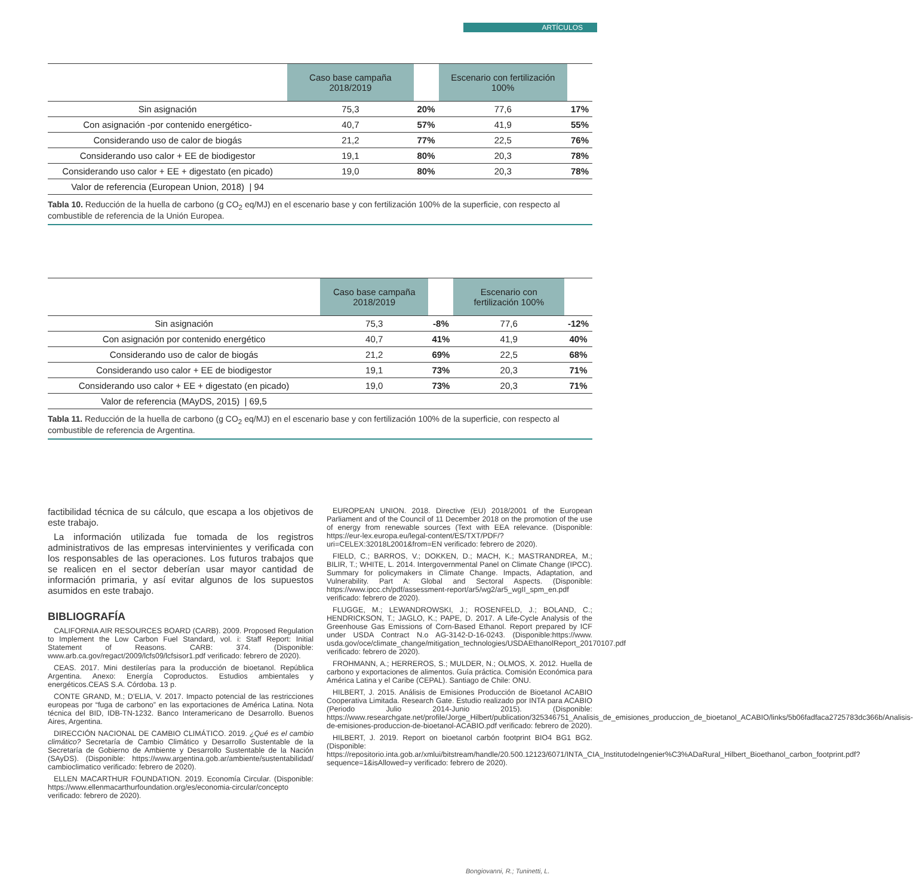ARTÍCULOS
| | Caso base campaña 2018/2019 | | Escenario con fertilización 100% | |
| --- | --- | --- | --- | --- |
| Sin asignación | 75,3 | 20% | 77,6 | 17% |
| Con asignación -por contenido energético- | 40,7 | 57% | 41,9 | 55% |
| Considerando uso de calor de biogás | 21,2 | 77% | 22,5 | 76% |
| Considerando uso calor + EE de biodigestor | 19,1 | 80% | 20,3 | 78% |
| Considerando uso calor + EE + digestato (en picado) | 19,0 | 80% | 20,3 | 78% |
| Valor de referencia (European Union, 2018) / 94 | | | | |
Tabla 10. Reducción de la huella de carbono (g CO<sub>2</sub> eq/MJ) en el escenario base y con fertilización 100% de la superficie, con respecto al combustible de referencia de la Unión Europea.
| | Caso base campaña 2018/2019 | | Escenario con fertilización 100% | |
| --- | --- | --- | --- | --- |
| Sin asignación | 75,3 | -8% | 77,6 | -12% |
| Con asignación por contenido energético | 40,7 | 41% | 41,9 | 40% |
| Considerando uso de calor de biogás | 21,2 | 69% | 22,5 | 68% |
| Considerando uso calor + EE de biodigestor | 19,1 | 73% | 20,3 | 71% |
| Considerando uso calor + EE + digestato (en picado) | 19,0 | 73% | 20,3 | 71% |
| Valor de referencia (MAyDS, 2015) / 69,5 | | | | |
Tabla 11. Reducción de la huella de carbono (g CO<sub>2</sub> eq/MJ) en el escenario base y con fertilización 100% de la superficie, con respecto al combustible de referencia de Argentina.
factibilidad técnica de su cálculo, que escapa a los objetivos de este trabajo.
La información utilizada fue tomada de los registros administrativos de las empresas intervinientes y verificada con los responsables de las operaciones. Los futuros trabajos que se realicen en el sector deberían usar mayor cantidad de información primaria, y así evitar algunos de los supuestos asumidos en este trabajo.
BIBLIOGRAFÍA
CALIFORNIA AIR RESOURCES BOARD (CARB). 2009. Proposed Regulation to Implement the Low Carbon Fuel Standard, vol. i: Staff Report: Initial Statement of Reasons. CARB: 374. (Disponible: www.arb.ca.gov/regact/2009/lcfs09/lcfsisor1.pdf verificado: febrero de 2020).
CEAS. 2017. Mini destilerías para la producción de bioetanol. República Argentina. Anexo: Energía Coproductos. Estudios ambientales y energéticos.CEAS S.A. Córdoba. 13 p.
CONTE GRAND, M.; D’ELIA, V. 2017. Impacto potencial de las restricciones europeas por “fuga de carbono” en las exportaciones de América Latina. Nota técnica del BID, IDB-TN-1232. Banco Interamericano de Desarrollo. Buenos Aires, Argentina.
DIRECCIÓN NACIONAL DE CAMBIO CLIMÁTICO. 2019. ¿Qué es el cambio climático? Secretaría de Cambio Climático y Desarrollo Sustentable de la Secretaría de Gobierno de Ambiente y Desarrollo Sustentable de la Nación (SAyDS). (Disponible: https://www.argentina.gob.ar/ambiente/sustentabilidad/ cambioclimatico verificado: febrero de 2020).
ELLEN MACARTHUR FOUNDATION. 2019. Economía Circular. (Disponible: https://www.ellenmacarthurfoundation.org/es/economia-circular/concepto verificado: febrero de 2020).
EUROPEAN UNION. 2018. Directive (EU) 2018/2001 of the European Parliament and of the Council of 11 December 2018 on the promotion of the use of energy from renewable sources (Text with EEA relevance. (Disponible: https://eur-lex.europa.eu/legal-content/ES/TXT/PDF/?uri=CELEX:32018L2001&from=EN verificado: febrero de 2020).
FIELD, C.; BARROS, V.; DOKKEN, D.; MACH, K.; MASTRANDREA, M.; BILIR, T.; WHITE, L. 2014. Intergovernmental Panel on Climate Change (IPCC). Summary for policymakers in Climate Change. Impacts, Adaptation, and Vulnerability. Part A: Global and Sectoral Aspects. (Disponible: https://www.ipcc.ch/pdf/assessment-report/ar5/wg2/ar5_wgII_spm_en.pdf verificado: febrero de 2020).
FLUGGE, M.; LEWANDROWSKI, J.; ROSENFELD, J.; BOLAND, C.; HENDRICKSON, T.; JAGLO, K.; PAPE, D. 2017. A Life-Cycle Analysis of the Greenhouse Gas Emissions of Corn-Based Ethanol. Report prepared by ICF under USDA Contract N.o AG-3142-D-16-0243. (Disponible:https://www. usda.gov/oce/climate_change/mitigation_technologies/USDAEthanolReport_20170107.pdf verificado: febrero de 2020).
FROHMANN, A.; HERREROS, S.; MULDER, N.; OLMOS, X. 2012. Huella de carbono y exportaciones de alimentos. Guía práctica. Comisión Económica para América Latina y el Caribe (CEPAL). Santiago de Chile: ONU.
HILBERT, J. 2015. Análisis de Emisiones Producción de Bioetanol ACABIO Cooperativa Limitada. Research Gate. Estudio realizado por INTA para ACABIO (Periodo Julio 2014-Junio 2015). (Disponible: https://www.researchgate.net/profile/Jorge_Hilbert/publication/325346751_Analisis_de_emisiones_produccion_de_bioetanol_ACABIO/links/5b06fadfaca2725783dc366b/Analisis-de-emisiones-produccion-de-bioetanol-ACABIO.pdf verificado: febrero de 2020).
HILBERT, J. 2019. Report on bioetanol carbón footprint BIO4 BG1 BG2. (Disponible: https://repositorio.inta.gob.ar/xmlui/bitstream/handle/20.500.12123/6071/INTA_CIA_InstitutodeIngenier%C3%ADaRural_Hilbert_Bioethanol_carbon_footprint.pdf?sequence=1&isAllowed=y verificado: febrero de 2020).
Bongiovanni, R.; Tuninetti, L.